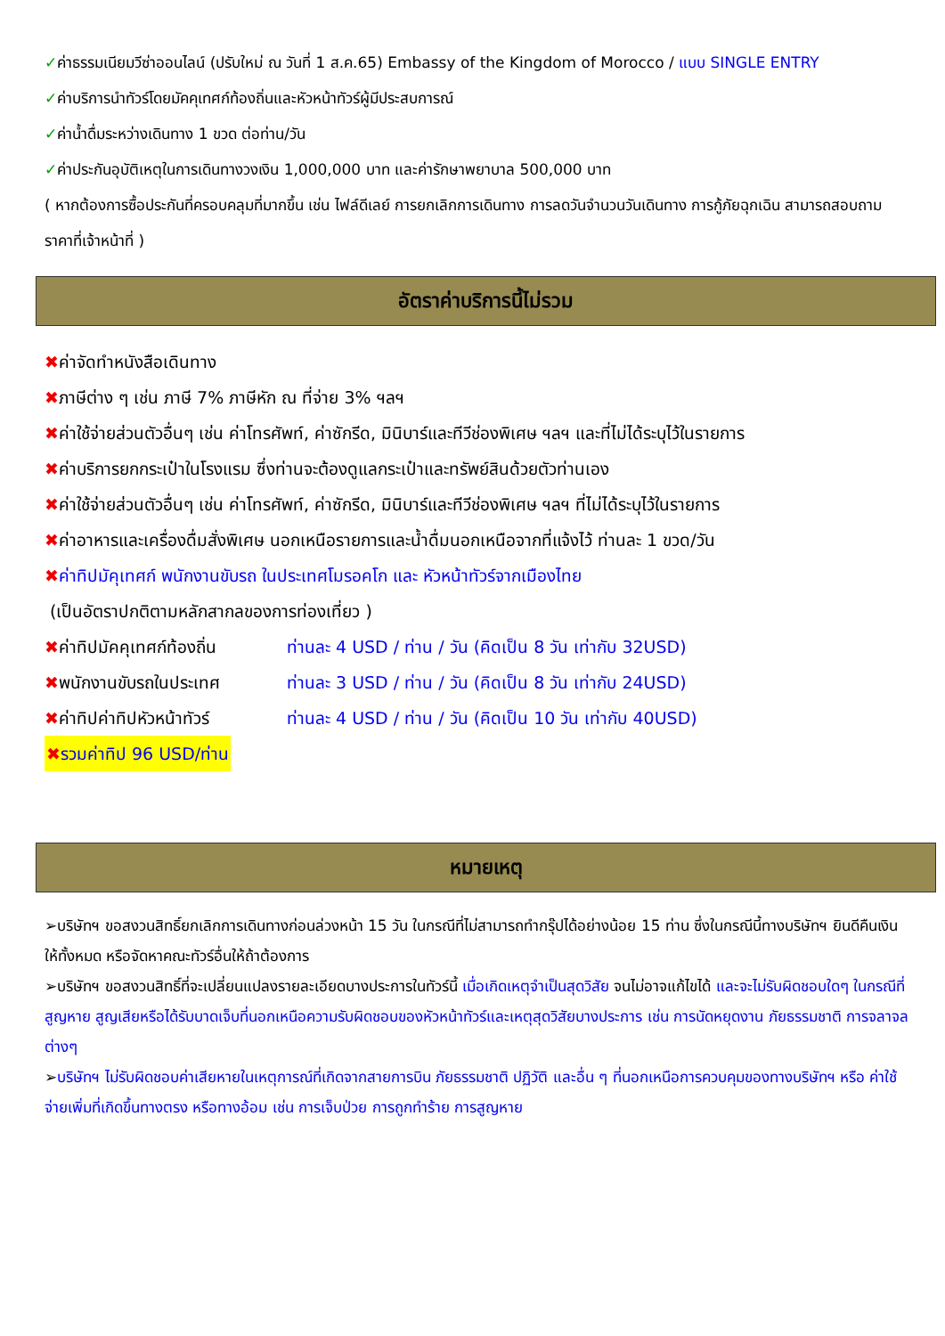✓ค่าธรรมเนียมวีซ่าออนไลน์ (ปรับใหม่ ณ วันที่ 1 ส.ค.65) Embassy of the Kingdom of Morocco / แบบ SINGLE ENTRY
✓ค่าบริการนำทัวร์โดยมัคคุเทศก์ท้องถิ่นและหัวหน้าทัวร์ผู้มีประสบการณ์
✓ค่าน้ำดื่มระหว่างเดินทาง 1 ขวด ต่อท่าน/วัน
✓ค่าประกันอุบัติเหตุในการเดินทางวงเงิน 1,000,000 บาท และค่ารักษาพยาบาล 500,000 บาท
( หากต้องการซื้อประกันที่ครอบคลุมที่มากขึ้น เช่น ไฟล์ดีเลย์ การยกเลิกการเดินทาง การลดวันจำนวนวันเดินทาง การกู้ภัยฉุกเฉิน สามารถสอบถามราคาที่เจ้าหน้าที่ )
อัตราค่าบริการนี้ไม่รวม
✖ค่าจัดทำหนังสือเดินทาง
✖ภาษีต่าง ๆ เช่น ภาษี 7% ภาษีหัก ณ ที่จ่าย 3% ฯลฯ
✖ค่าใช้จ่ายส่วนตัวอื่นๆ เช่น ค่าโทรศัพท์, ค่าซักรีด, มินิบาร์และทีวีช่องพิเศษ ฯลฯ และที่ไม่ได้ระบุไว้ในรายการ
✖ค่าบริการยกกระเป๋าในโรงแรม ซึ่งท่านจะต้องดูแลกระเป๋าและทรัพย์สินด้วยตัวท่านเอง
✖ค่าใช้จ่ายส่วนตัวอื่นๆ เช่น ค่าโทรศัพท์, ค่าซักรีด, มินิบาร์และทีวีช่องพิเศษ ฯลฯ ที่ไม่ได้ระบุไว้ในรายการ
✖ค่าอาหารและเครื่องดื่มสั่งพิเศษ นอกเหนือรายการและน้ำดื่มนอกเหนือจากที่แจ้งไว้ ท่านละ 1 ขวด/วัน
✖ค่าทิปมัคุเทศก์ พนักงานขับรถ ในประเทศโมรอคโก และ หัวหน้าทัวร์จากเมืองไทย
(เป็นอัตราปกติตามหลักสากลของการท่องเที่ยว )
✖ ค่าทิปมัคคุเทศก์ท้องถิ่น ท่านละ 4 USD / ท่าน / วัน (คิดเป็น 8 วัน เท่ากับ 32USD)
✖ พนักงานขับรถในประเทศ ท่านละ 3 USD / ท่าน / วัน (คิดเป็น 8 วัน เท่ากับ 24USD)
✖ ค่าทิปค่าทิปหัวหน้าทัวร์ ท่านละ 4 USD / ท่าน / วัน (คิดเป็น 10 วัน เท่ากับ 40USD)
✖รวมค่าทิป 96 USD/ท่าน
หมายเหตุ
➢บริษัทฯ ขอสงวนสิทธิ์ยกเลิกการเดินทางก่อนล่วงหน้า 15 วัน ในกรณีที่ไม่สามารถทำกรุ๊ปได้อย่างน้อย 15 ท่าน ซึ่งในกรณีนี้ทางบริษัทฯ ยินดีคืนเงินให้ทั้งหมด หรือจัดหาคณะทัวร์อื่นให้ถ้าต้องการ
➢บริษัทฯ ขอสงวนสิทธิ์ที่จะเปลี่ยนแปลงรายละเอียดบางประการในทัวร์นี้ เมื่อเกิดเหตุจำเป็นสุดวิสัย จนไม่อาจแก้ไขได้ และจะไม่รับผิดชอบใดๆ ในกรณีที่สูญหาย สูญเสียหรือได้รับบาดเจ็บที่นอกเหนือความรับผิดชอบของหัวหน้าทัวร์และเหตุสุดวิสัยบางประการ เช่น การนัดหยุดงาน ภัยธรรมชาติ การจลาจล ต่างๆ
➢บริษัทฯ ไม่รับผิดชอบค่าเสียหายในเหตุการณ์ที่เกิดจากสายการบิน ภัยธรรมชาติ ปฏิวัติ และอื่น ๆ ที่นอกเหนือการควบคุมของทางบริษัทฯ หรือ ค่าใช้จ่ายเพิ่มที่เกิดขึ้นทางตรง หรือทางอ้อม เช่น การเจ็บป่วย การถูกทำร้าย การสูญหาย